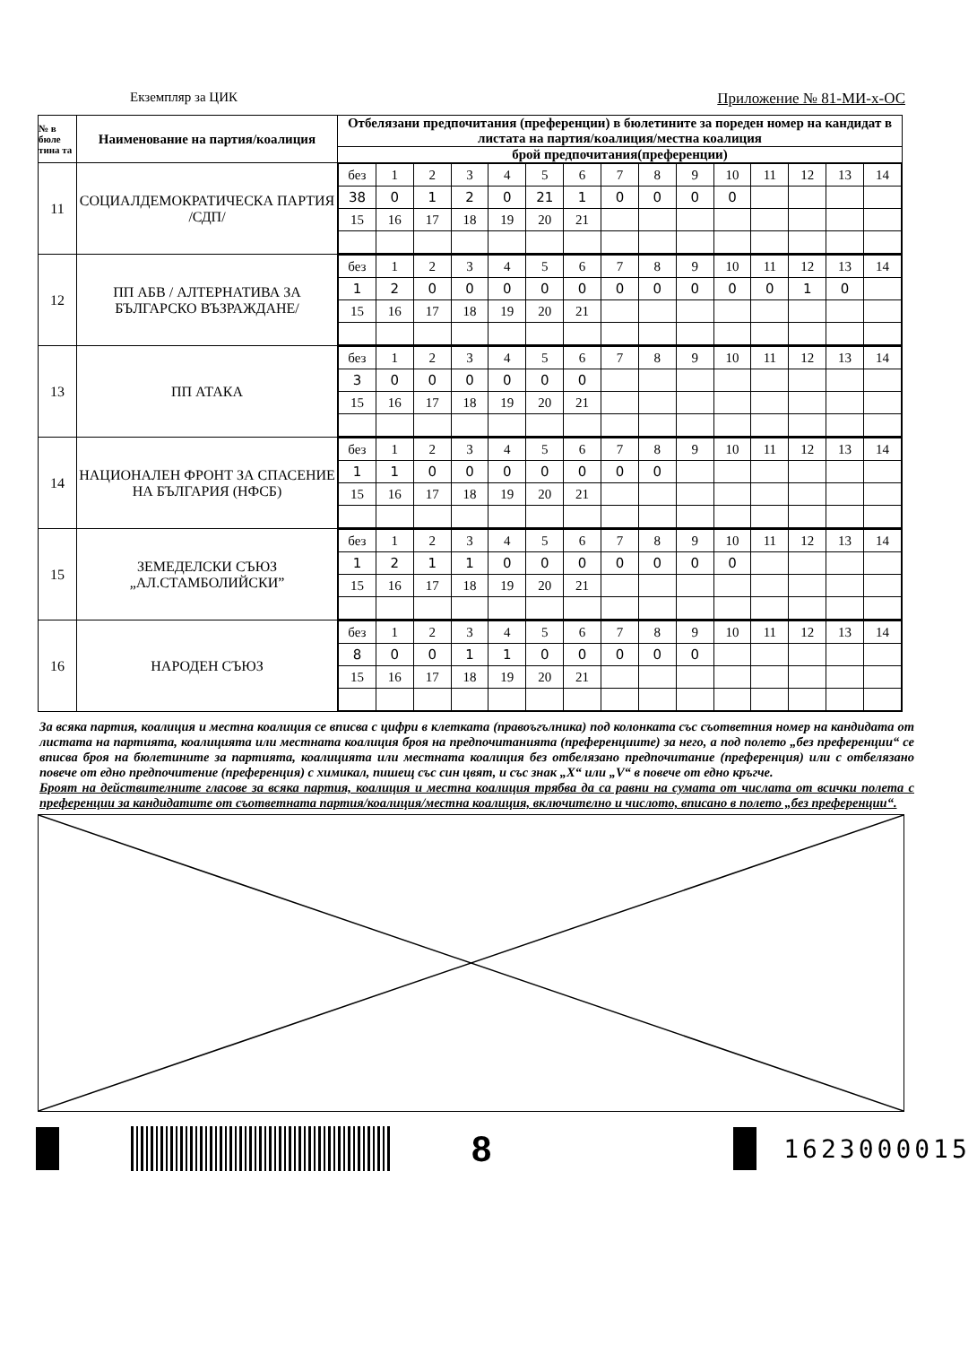Екземпляр за ЦИК Приложение № 81-МИ-х-ОС
| № в бюле тина та | Наименование на партия/коалиция | Отбелязани предпочитания (преференции) в бюлетините за пореден номер на кандидат в листата на партия/коалиция/местна коалиция брой предпочитания(преференции) |
| --- | --- | --- |
| 11 | СОЦИАЛДЕМОКРАТИЧЕСКА ПАРТИЯ /СДП/ | / без / 1 / 2 / 3 / 4 / 5 / 6 / 7 / 8 / 9 / 10 / 11 / 12 / 13 / 14 / / 38 / 0 / 1 / 2 / 0 / 21 / 1 / 0 / 0 / 0 / 0 / / / / / / 15 / 16 / 17 / 18 / 19 / 20 / 21 / / / / / / / / / |
| 12 | ПП АБВ / АЛТЕРНАТИВА ЗА БЪЛГАРСКО ВЪЗРАЖДАНЕ/ | / без / 1 / 2 / 3 / 4 / 5 / 6 / 7 / 8 / 9 / 10 / 11 / 12 / 13 / 14 / / 1 / 2 / 0 / 0 / 0 / 0 / 0 / 0 / 0 / 0 / 0 / 0 / 1 / 0 / / / 15 / 16 / 17 / 18 / 19 / 20 / 21 / / / / / / / / / |
| 13 | ПП АТАКА | / без / 1 / 2 / 3 / 4 / 5 / 6 / 7 / 8 / 9 / 10 / 11 / 12 / 13 / 14 / / 3 / 0 / 0 / 0 / 0 / 0 / 0 / / / / / / / / / / 15 / 16 / 17 / 18 / 19 / 20 / 21 / / / / / / / / / |
| 14 | НАЦИОНАЛЕН ФРОНТ ЗА СПАСЕНИЕ НА БЪЛГАРИЯ (НФСБ) | / без / 1 / 2 / 3 / 4 / 5 / 6 / 7 / 8 / 9 / 10 / 11 / 12 / 13 / 14 / / 1 / 1 / 0 / 0 / 0 / 0 / 0 / 0 / 0 / / / / / / / / 15 / 16 / 17 / 18 / 19 / 20 / 21 / / / / / / / / / |
| 15 | ЗЕМЕДЕЛСКИ СЪЮЗ „АЛ.СТАМБОЛИЙСКИ” | / без / 1 / 2 / 3 / 4 / 5 / 6 / 7 / 8 / 9 / 10 / 11 / 12 / 13 / 14 / / 1 / 2 / 1 / 1 / 0 / 0 / 0 / 0 / 0 / 0 / 0 / / / / / / 15 / 16 / 17 / 18 / 19 / 20 / 21 / / / / / / / / / |
| 16 | НАРОДЕН СЪЮЗ | / без / 1 / 2 / 3 / 4 / 5 / 6 / 7 / 8 / 9 / 10 / 11 / 12 / 13 / 14 / / 8 / 0 / 0 / 1 / 1 / 0 / 0 / 0 / 0 / 0 / / / / / / / 15 / 16 / 17 / 18 / 19 / 20 / 21 / / / / / / / / / |
За всяка партия, коалиция и местна коалиция се вписва с цифри в клетката (правоъгълника) под колонката със съответния номер на кандидата от листата на партията, коалицията или местната коалиция броя на предпочитанията (преференциите) за него, а под полето „без преференции“ се вписва броя на бюлетините за партията, коалицията или местната коалиция без отбелязано предпочитание (преференция) или с отбелязано повече от едно предпочитение (преференция) с химикал, пишещ със син цвят, и със знак „X“ или „V“ в повече от едно кръгче.
Броят на действителните гласове за всяка партия, коалиция и местна коалиция трябва да са равни на сумата от числата от всички полета с преференции за кандидатите от съответната партия/коалиция/местна коалиция, включително и числото, вписано в полето „без преференции“.
8
1623000015